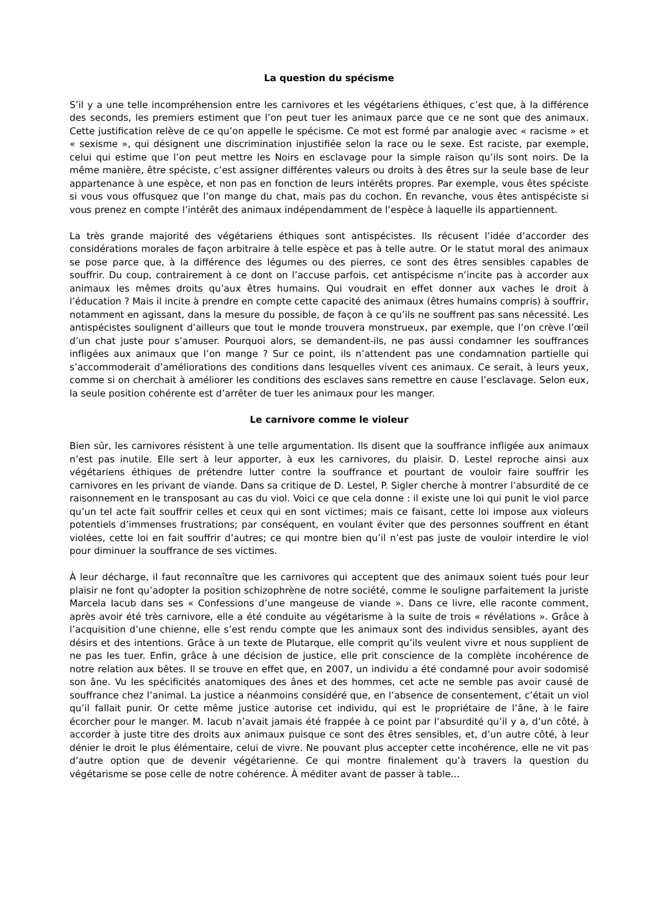La question du spécisme
S’il y a une telle incompréhension entre les carnivores et les végétariens éthiques, c’est que, à la différence des seconds, les premiers estiment que l’on peut tuer les animaux parce que ce ne sont que des animaux. Cette justification relève de ce qu’on appelle le spécisme. Ce mot est formé par analogie avec « racisme » et « sexisme », qui désignent une discrimination injustifiée selon la race ou le sexe. Est raciste, par exemple, celui qui estime que l’on peut mettre les Noirs en esclavage pour la simple raison qu’ils sont noirs. De la même manière, être spéciste, c’est assigner différentes valeurs ou droits à des êtres sur la seule base de leur appartenance à une espèce, et non pas en fonction de leurs intérêts propres. Par exemple, vous êtes spéciste si vous vous offusquez que l’on mange du chat, mais pas du cochon. En revanche, vous êtes antispéciste si vous prenez en compte l’intérêt des animaux indépendamment de l’espèce à laquelle ils appartiennent.
La très grande majorité des végétariens éthiques sont antispécistes. Ils récusent l’idée d’accorder des considérations morales de façon arbitraire à telle espèce et pas à telle autre. Or le statut moral des animaux se pose parce que, à la différence des légumes ou des pierres, ce sont des êtres sensibles capables de souffrir. Du coup, contrairement à ce dont on l’accuse parfois, cet antispécisme n’incite pas à accorder aux animaux les mêmes droits qu’aux êtres humains. Qui voudrait en effet donner aux vaches le droit à l’éducation ? Mais il incite à prendre en compte cette capacité des animaux (êtres humains compris) à souffrir, notamment en agissant, dans la mesure du possible, de façon à ce qu’ils ne souffrent pas sans nécessité. Les antispécistes soulignent d’ailleurs que tout le monde trouvera monstrueux, par exemple, que l’on crève l’œil d’un chat juste pour s’amuser. Pourquoi alors, se demandent-ils, ne pas aussi condamner les souffrances infligées aux animaux que l’on mange ? Sur ce point, ils n’attendent pas une condamnation partielle qui s’accommoderait d’améliorations des conditions dans lesquelles vivent ces animaux. Ce serait, à leurs yeux, comme si on cherchait à améliorer les conditions des esclaves sans remettre en cause l’esclavage. Selon eux, la seule position cohérente est d’arrêter de tuer les animaux pour les manger.
Le carnivore comme le violeur
Bien sûr, les carnivores résistent à une telle argumentation. Ils disent que la souffrance infligée aux animaux n’est pas inutile. Elle sert à leur apporter, à eux les carnivores, du plaisir. D. Lestel reproche ainsi aux végétariens éthiques de prétendre lutter contre la souffrance et pourtant de vouloir faire souffrir les carnivores en les privant de viande. Dans sa critique de D. Lestel, P. Sigler cherche à montrer l’absurdité de ce raisonnement en le transposant au cas du viol. Voici ce que cela donne : il existe une loi qui punit le viol parce qu’un tel acte fait souffrir celles et ceux qui en sont victimes; mais ce faisant, cette loi impose aux violeurs potentiels d’immenses frustrations; par conséquent, en voulant éviter que des personnes souffrent en étant violées, cette loi en fait souffrir d’autres; ce qui montre bien qu’il n’est pas juste de vouloir interdire le viol pour diminuer la souffrance de ses victimes.
À leur décharge, il faut reconnaître que les carnivores qui acceptent que des animaux soient tués pour leur plaisir ne font qu’adopter la position schizophrène de notre société, comme le souligne parfaitement la juriste Marcela Iacub dans ses « Confessions d’une mangeuse de viande ». Dans ce livre, elle raconte comment, après avoir été très carnivore, elle a été conduite au végétarisme à la suite de trois « révélations ». Grâce à l’acquisition d’une chienne, elle s’est rendu compte que les animaux sont des individus sensibles, ayant des désirs et des intentions. Grâce à un texte de Plutarque, elle comprit qu’ils veulent vivre et nous supplient de ne pas les tuer. Enfin, grâce à une décision de justice, elle prit conscience de la complète incohérence de notre relation aux bêtes. Il se trouve en effet que, en 2007, un individu a été condamné pour avoir sodomisé son âne. Vu les spécificités anatomiques des ânes et des hommes, cet acte ne semble pas avoir causé de souffrance chez l’animal. La justice a néanmoins considéré que, en l’absence de consentement, c’était un viol qu’il fallait punir. Or cette même justice autorise cet individu, qui est le propriétaire de l’âne, à le faire écorcher pour le manger. M. Iacub n’avait jamais été frappée à ce point par l’absurdité qu’il y a, d’un côté, à accorder à juste titre des droits aux animaux puisque ce sont des êtres sensibles, et, d’un autre côté, à leur dénier le droit le plus élémentaire, celui de vivre. Ne pouvant plus accepter cette incohérence, elle ne vit pas d’autre option que de devenir végétarienne. Ce qui montre finalement qu’à travers la question du végétarisme se pose celle de notre cohérence. À méditer avant de passer à table…